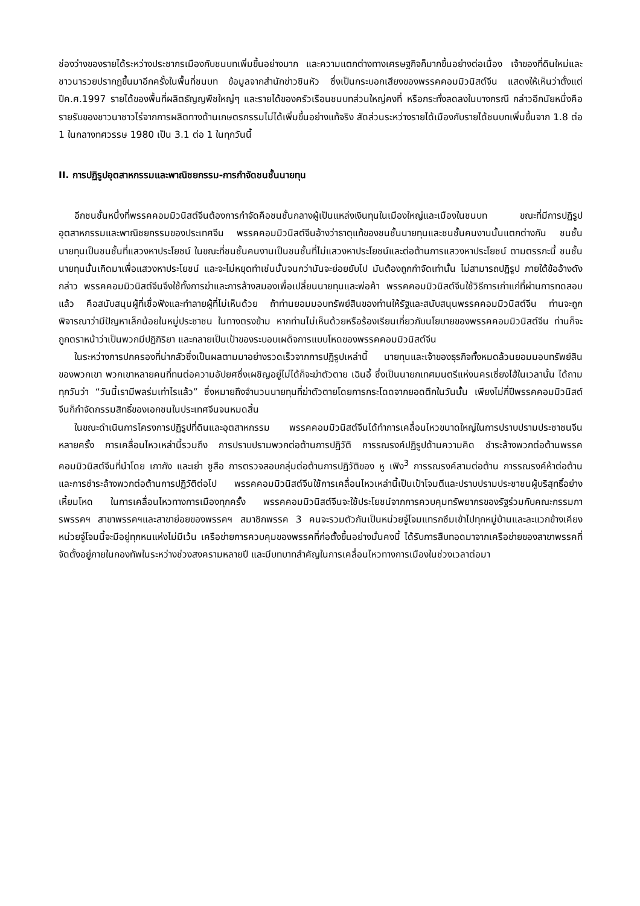ช่องว่างของรายได้ระหว่างประชากรเมืองกับชนบทเพิ่มขึ้นอย่างมาก และความแตกต่างทางเศรษฐกิจก็มากขึ้นอย่างต่อเนื่อง เจ้าของที่ดินใหม่และชาวนารวยปรากฏขึ้นมาอีกครั้งในพื้นที่ชนบท ข้อมูลจากสำนักข่าวซินหัว ซึ่งเป็นกระบอกเสียงของพรรคคอมมิวนิสต์จีน แสดงให้เห็นว่าตั้งแต่ปีค.ศ.1997 รายได้ของพื้นที่ผลิตธัญญพืชใหญ่ๆ และรายได้ของครัวเรือนชนบทส่วนใหญ่คงที่ หรือกระทั่งลดลงในบางกรณี กล่าวอีกนัยหนึ่งคือรายรับของชาวนาชาวไร่จากการผลิตทางด้านเกษตรกรรมไม่ได้เพิ่มขึ้นอย่างแท้จริง สัดส่วนระหว่างรายได้เมืองกับรายได้ชนบทเพิ่มขึ้นจาก 1.8 ต่อ 1 ในกลางทศวรรษ 1980 เป็น 3.1 ต่อ 1 ในทุกวันนี้
II. การปฏิรูปอุตสาหกรรมและพาณิชยกรรม-การกำจัดชนชั้นนายทุน
อีกชนชั้นหนึ่งที่พรรคคอมมิวนิสต์จีนต้องการกำจัดคือชนชั้นกลางผู้เป็นแหล่งเงินทุนในเมืองใหญ่และเมืองในชนบท ขณะที่มีการปฏิรูปอุตสาหกรรมและพาณิชยกรรมของประเทศจีน พรรคคอมมิวนิสต์จีนอ้างว่าธาตุแท้ของชนชั้นนายทุนและชนชั้นคนงานนั้นแตกต่างกัน ชนชั้นนายทุนเป็นชนชั้นที่แสวงหาประโยชน์ ในขณะที่ชนชั้นคนงานเป็นชนชั้นที่ไม่แสวงหาประโยชน์และต่อต้านการแสวงหาประโยชน์ ตามตรรกะนี้ ชนชั้นนายทุนนั้นเกิดมาเพื่อแสวงหาประโยชน์ และจะไม่หยุดทำเช่นนั้นจนกว่ามันจะย่อยยับไป มันต้องถูกกำจัดเท่านั้น ไม่สามารถปฏิรูป ภายใต้ข้ออ้างดังกล่าว พรรคคอมมิวนิสต์จีนจึงใช้ทั้งการฆ่าและการล้างสมองเพื่อเปลี่ยนนายทุนและพ่อค้า พรรคคอมมิวนิสต์จีนใช้วิธีการเก่าแก่ที่ผ่านการทดสอบแล้ว คือสนับสนุนผู้ที่เชื่อฟังและทำลายผู้ที่ไม่เห็นด้วย ถ้าท่านยอมมอบทรัพย์สินของท่านให้รัฐและสนับสนุนพรรคคอมมิวนิสต์จีน ท่านจะถูกพิจารณาว่ามีปัญหาเล็กน้อยในหมู่ประชาชน ในทางตรงข้าม หากท่านไม่เห็นด้วยหรือร้องเรียนเกี่ยวกับนโยบายของพรรคคอมมิวนิสต์จีน ท่านก็จะถูกตราหน้าว่าเป็นพวกมีปฏิกิริยา และกลายเป็นเป้าของระบอบเผด็จการแบบโหดของพรรคคอมมิวนิสต์จีน
ในระหว่างการปกครองที่น่ากลัวซึ่งเป็นผลตามมาอย่างรวดเร็วจากการปฏิรูปเหล่านี้ นายทุนและเจ้าของธุรกิจทั้งหมดล้วนยอมมอบทรัพย์สินของพวกเขา พวกเขาหลายคนที่ทนต่อความอัปยศซึ่งเผชิญอยู่ไม่ได้ก็จะฆ่าตัวตาย เฉินอี้ ซึ่งเป็นนายกเทศมนตรีแห่งนครเซี่ยงไฮ้ในเวลานั้น ได้ถามทุกวันว่า “วันนี้เรามีพลร่มเท่าไรแล้ว” ซึ่งหมายถึงจำนวนนายทุนที่ฆ่าตัวตายโดยการกระโดดจากยอดตึกในวันนั้น เพียงไม่กี่ปีพรรคคอมมิวนิสต์จีนก็กำจัดกรรมสิทธิ์ของเอกชนในประเทศจีนจนหมดสิ้น
ในขณะดำเนินการโครงการปฏิรูปที่ดินและอุตสาหกรรม พรรคคอมมิวนิสต์จีนได้ทำการเคลื่อนไหวขนาดใหญ่ในการปราบปรามประชาชนจีนหลายครั้ง การเคลื่อนไหวเหล่านี้รวมถึง การปราบปรามพวกต่อต้านการปฏิวัติ การรณรงค์ปฏิรูปด้านความคิด ชำระล้างพวกต่อต้านพรรคคอมมิวนิสต์จีนที่นำโดย เกากัง และเย่า ซูสือ การตรวจสอบกลุ่มต่อต้านการปฏิวัติของ หู เฟิง<sup>3</sup> การรณรงค์สามต่อต้าน การรณรงค์ห้าต่อต้าน และการชำระล้างพวกต่อต้านการปฏิวัติต่อไป พรรคคอมมิวนิสต์จีนใช้การเคลื่อนไหวเหล่านี้เป็นเป้าโจมตีและปราบปรามประชาชนผู้บริสุทธิ์อย่างเหี้ยมโหด ในการเคลื่อนไหวทางการเมืองทุกครั้ง พรรคคอมมิวนิสต์จีนจะใช้ประโยชน์จากการควบคุมทรัพยากรของรัฐร่วมกับคณะกรรมการพรรคฯ สาขาพรรคฯและสาขาย่อยของพรรคฯ สมาชิกพรรค 3 คนจะรวมตัวกันเป็นหน่วยจู่โจมแทรกซึมเข้าไปทุกหมู่บ้านและละแวกข้างเคียง หน่วยจู่โจมนี้จะมีอยู่ทุกหนแห่งไม่มีเว้น เครือข่ายการควบคุมของพรรคที่ก่อตั้งขึ้นอย่างมั่นคงนี้ ได้รับการสืบทอดมาจากเครือข่ายของสาขาพรรคที่จัดตั้งอยู่ภายในกองทัพในระหว่างช่วงสงครามหลายปี และมีบทบาทสำคัญในการเคลื่อนไหวทางการเมืองในช่วงเวลาต่อมา